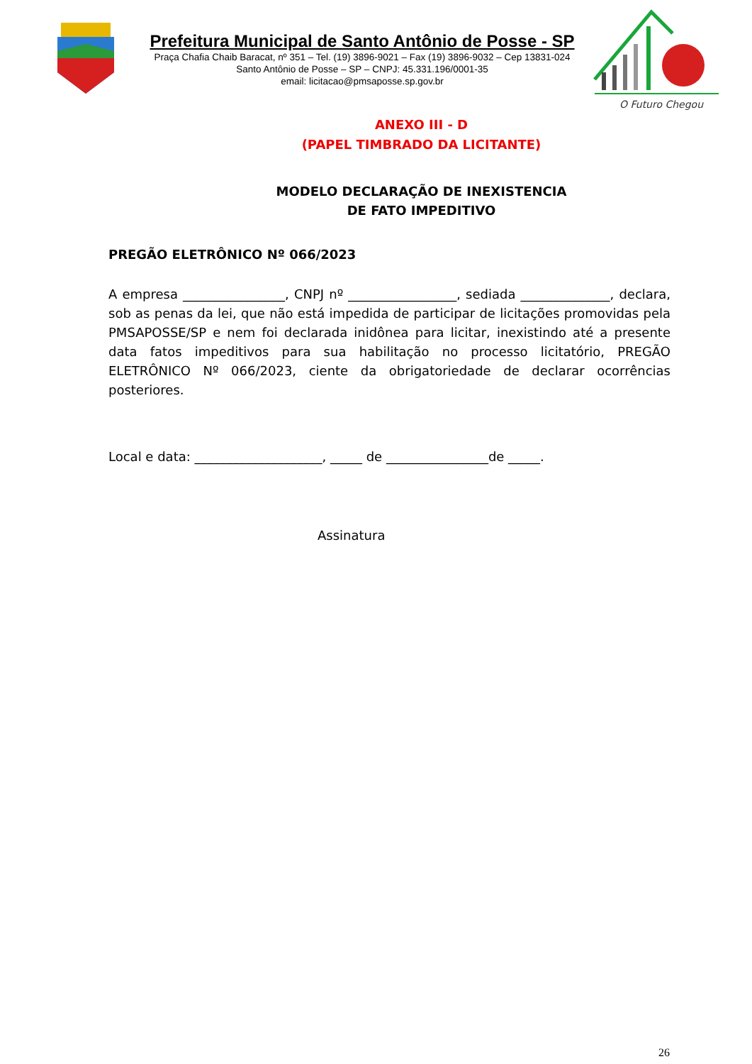Prefeitura Municipal de Santo Antônio de Posse - SP
Praça Chafia Chaib Baracat, nº 351 – Tel. (19) 3896-9021 – Fax (19) 3896-9032 – Cep 13831-024
Santo Antônio de Posse – SP – CNPJ: 45.331.196/0001-35
email: licitacao@pmsaposse.sp.gov.br
O Futuro Chegou
ANEXO III - D
(PAPEL TIMBRADO DA LICITANTE)
MODELO DECLARAÇÃO DE INEXISTENCIA
DE FATO IMPEDITIVO
PREGÃO ELETRÔNICO Nº 066/2023
A empresa ________________, CNPJ nº _________________, sediada ______________, declara, sob as penas da lei, que não está impedida de participar de licitações promovidas pela PMSAPOSSE/SP e nem foi declarada inidônea para licitar, inexistindo até a presente data fatos impeditivos para sua habilitação no processo licitatório, PREGÃO ELETRÔNICO Nº 066/2023, ciente da obrigatoriedade de declarar ocorrências posteriores.
Local e data: ____________________, _____ de ________________de _____.
Assinatura
26